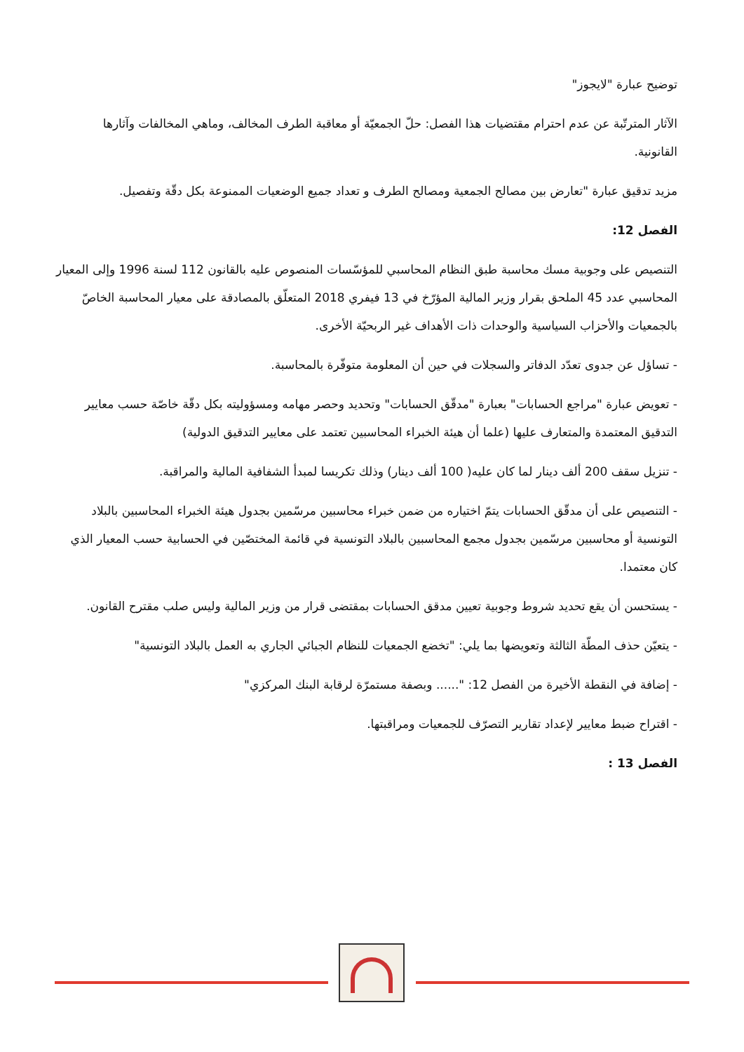توضيح عبارة "لايجوز"
الآثار المترتّبة عن عدم احترام مقتضيات هذا الفصل: حلّ الجمعيّة أو معاقبة الطرف المخالف، وماهي المخالفات وآثارها القانونية.
مزيد تدقيق عبارة "تعارض بين مصالح الجمعية ومصالح الطرف و تعداد جميع الوضعيات الممنوعة بكل دقّة وتفصيل.
الفصل 12:
التنصيص على وجوبية مسك محاسبة طبق النظام المحاسبي للمؤسّسات المنصوص عليه بالقانون 112 لسنة 1996 وإلى المعيار المحاسبي عدد 45 الملحق بقرار وزير المالية المؤرّخ في 13 فيفري 2018 المتعلّق بالمصادقة على معيار المحاسبة الخاصّ بالجمعيات والأحزاب السياسية والوحدات ذات الأهداف غير الربحيّة الأخرى.
- تساؤل عن جدوى تعدّد الدفاتر والسجلات في حين أن المعلومة متوفّرة بالمحاسبة.
- تعويض عبارة "مراجع الحسابات" بعبارة "مدقّق الحسابات" وتحديد وحصر مهامه ومسؤوليته بكل دقّة خاصّة حسب معايير التدقيق المعتمدة والمتعارف عليها (علما أن هيئة الخبراء المحاسبين تعتمد على معايير التدقيق الدولية)
- تنزيل سقف 200 ألف دينار لما كان عليه( 100 ألف دينار) وذلك تكريسا لمبدأ الشفافية المالية والمراقبة.
- التنصيص على أن مدقّق الحسابات يتمّ اختياره من ضمن خبراء محاسبين مرسّمين بجدول هيئة الخبراء المحاسبين بالبلاد التونسية أو محاسبين مرسّمين بجدول مجمع المحاسبين بالبلاد التونسية في قائمة المختصّين في الحسابية حسب المعيار الذي كان معتمدا.
- يستحسن أن يقع تحديد شروط وجوبية تعيين مدقق الحسابات بمقتضى قرار من وزير المالية وليس صلب مقترح القانون.
- يتعيّن حذف المطّة الثالثة وتعويضها بما يلي: "تخضع الجمعيات للنظام الجبائي الجاري به العمل بالبلاد التونسية"
- إضافة في النقطة الأخيرة من الفصل 12: "...... وبصفة مستمرّة لرقابة البنك المركزي"
- اقتراح ضبط معايير لإعداد تقارير التصرّف للجمعيات ومراقبتها.
الفصل 13 :